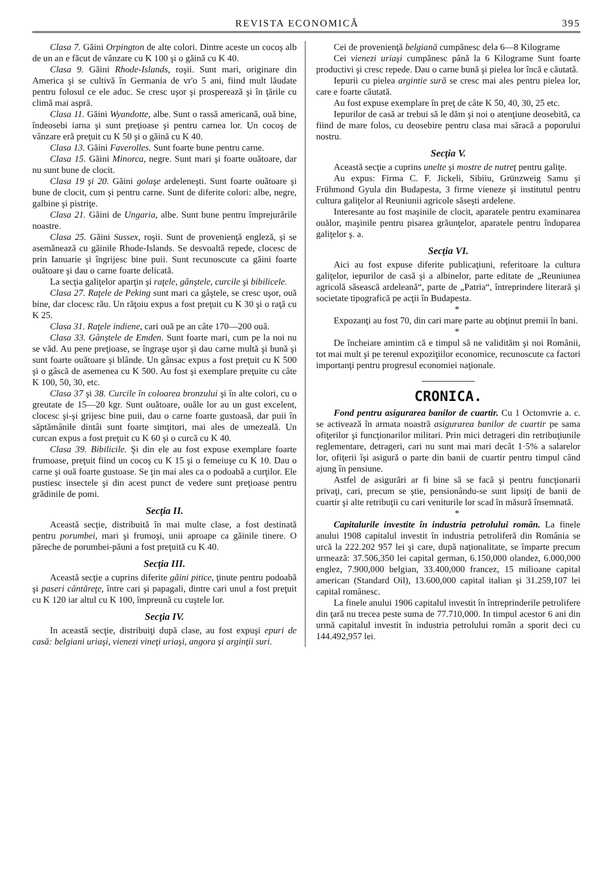REVISTA ECONOMICĂ 395
Clasa 7. Găini Orpington de alte colori. Dintre aceste un cocoş alb de un an e făcut de vânzare cu K 100 şi o găină cu K 40.
Clasa 9. Găini Rhode-Islands, roşii. Sunt mari, originare din America şi se cultivă în Germania de vr'o 5 ani, fiind mult lăudate pentru folosul ce ele aduc. Se cresc uşor şi prosperează şi în ţările cu climă mai aspră.
Clasa 11. Găini Wyandotte, albe. Sunt o rassă americană, ouă bine, îndeosebi iarna şi sunt preţioase şi pentru carnea lor. Un cocoş de vânzare eră preţuit cu K 50 şi o găină cu K 40.
Clasa 13. Găini Faverolles. Sunt foarte bune pentru carne.
Clasa 15. Găini Minorca, negre. Sunt mari şi foarte ouătoare, dar nu sunt bune de clocit.
Clasa 19 şi 20. Găini golaşe ardeleneşti. Sunt foarte ouătoare şi bune de clocit, cum şi pentru carne. Sunt de diferite colori: albe, negre, galbine şi pistriţe.
Clasa 21. Găini de Ungaria, albe. Sunt bune pentru împrejurările noastre.
Clasa 25. Găini Sussex, roşii. Sunt de provenienţă engleză, şi se asemănează cu găinile Rhode-Islands. Se desvoaltă repede, clocesc de prin Ianuarie şi îngrijesc bine puii. Sunt recunoscute ca găini foarte ouătoare şi dau o carne foarte delicată.
La secţia galiţelor aparţin şi raţele, gânştele, curcile şi bibilicele.
Clasa 27. Raţele de Peking sunt mari ca gâştele, se cresc uşor, ouă bine, dar clocesc rău. Un răţoiu expus a fost preţuit cu K 30 şi o raţă cu K 25.
Clasa 31. Raţele indiene, cari ouă pe an câte 170—200 ouă.
Clasa 33. Gânştele de Emden. Sunt foarte mari, cum pe la noi nu se văd. Au pene preţioase, se îngraşe uşor şi dau carne multă şi bună şi sunt foarte ouătoare şi blânde. Un gânsac expus a fost preţuit cu K 500 şi o gâscă de asemenea cu K 500. Au fost şi exemplare preţuite cu câte K 100, 50, 30, etc.
Clasa 37 şi 38. Curcile în coloarea bronzului şi în alte colori, cu o greutate de 15—20 kgr. Sunt ouătoare, ouăle lor au un gust excelent, clocesc şi-şi grijesc bine puii, dau o carne foarte gustoasă, dar puii în săptămânile dintâi sunt foarte simţitori, mai ales de umezeală. Un curcan expus a fost preţuit cu K 60 şi o curcă cu K 40.
Clasa 39. Bibilicile. Şi din ele au fost expuse exemplare foarte frumoase, preţuit fiind un cocoş cu K 15 şi o femeiuşe cu K 10. Dau o carne şi ouă foarte gustoase. Se ţin mai ales ca o podoabă a curţilor. Ele pustiesc insectele şi din acest punct de vedere sunt preţioase pentru grădinile de pomi.
Secţia II.
Această secţie, distribuită în mai multe clase, a fost destinată pentru porumbei, mari şi frumoşi, unii aproape ca găinile tinere. O păreche de porumbei-păuni a fost preţuită cu K 40.
Secţia III.
Această secţie a cuprins diferite găini pitice, ţinute pentru podoabă şi paseri cântăreţe, între cari şi papagali, dintre cari unul a fost preţuit cu K 120 iar altul cu K 100, împreună cu cuştele lor.
Secţia IV.
In această secţie, distribuiţi după clase, au fost expuşi epuri de casă: belgiani uriaşi, vienezi vineţi uriaşi, angora şi arginţii suri.
Cei de provenienţă belgiană cumpănesc dela 6—8 Kilograme
Cei vienezi uriaşi cumpănesc până la 6 Kilograme Sunt foarte productivi şi cresc repede. Dau o carne bună şi pielea lor încă e căutată.
Iepurii cu pielea argintie sură se cresc mai ales pentru pielea lor, care e foarte căutată.
Au fost expuse exemplare în preţ de câte K 50, 40, 30, 25 etc.
Iepurilor de casă ar trebui să le dăm şi noi o atenţiune deosebită, ca fiind de mare folos, cu deosebire pentru clasa mai săracă a poporului nostru.
Secţia V.
Această secţie a cuprins unelte şi mostre de nutreţ pentru galiţe.
Au expus: Firma C. F. Jickeli, Sibiiu, Grünzweig Samu şi Frühmond Gyula din Budapesta, 3 firme vieneze şi institutul pentru cultura galiţelor al Reuniunii agricole săseşti ardelene.
Interesante au fost maşinile de clocit, aparatele pentru examinarea ouălor, maşinile pentru pisarea grăunţelor, aparatele pentru îndoparea galiţelor ş. a.
Secţia VI.
Aici au fost expuse diferite publicaţiuni, referitoare la cultura galiţelor, iepurilor de casă şi a albinelor, parte editate de „Reuniunea agricolă săsească ardeleană“, parte de „Patria“, întreprindere literară şi societate tipografică pe acţii în Budapesta.
*
Expozanţi au fost 70, din cari mare parte au obţinut premii în bani.
*
De încheiare amintim că e timpul să ne validităm şi noi Românii, tot mai mult şi pe terenul expoziţiilor economice, recunoscute ca factori importanţi pentru progresul economiei naţionale.
CRONICA.
Fond pentru asigurarea banilor de cuartir. Cu 1 Octomvrie a. c. se activează în armata noastră asigurarea banilor de cuartir pe sama ofiţerilor şi funcţionarilor militari. Prin mici detrageri din retribuţiunile reglementare, detrageri, cari nu sunt mai mari decât 1·5% a salarelor lor, ofiţerii îşi asigură o parte din banii de cuartir pentru timpul când ajung în pensiune.
Astfel de asigurări ar fi bine să se facă şi pentru funcţionarii privaţi, cari, precum se ştie, pensionându-se sunt lipsiţi de banii de cuartir şi alte retribuţii cu cari veniturile lor scad în măsură însemnată.
*
Capitalurile investite în industria petrolului român. La finele anului 1908 capitalul investit în industria petroliferă din România se urcă la 222.202 957 lei şi care, după naţionalitate, se împarte precum urmează: 37.506,350 lei capital german, 6.150,000 olandez, 6.000,000 englez, 7.900,000 belgian, 33.400,000 francez, 15 milioane capital american (Standard Oil), 13.600,000 capital italian şi 31.259,107 lei capital românesc.
La finele anului 1906 capitalul investit în întreprinderile petrolifere din ţară nu trecea peste suma de 77.710,000. In timpul acestor 6 ani din urmă capitalul investit în industria petrolului român a sporit deci cu 144.492,957 lei.